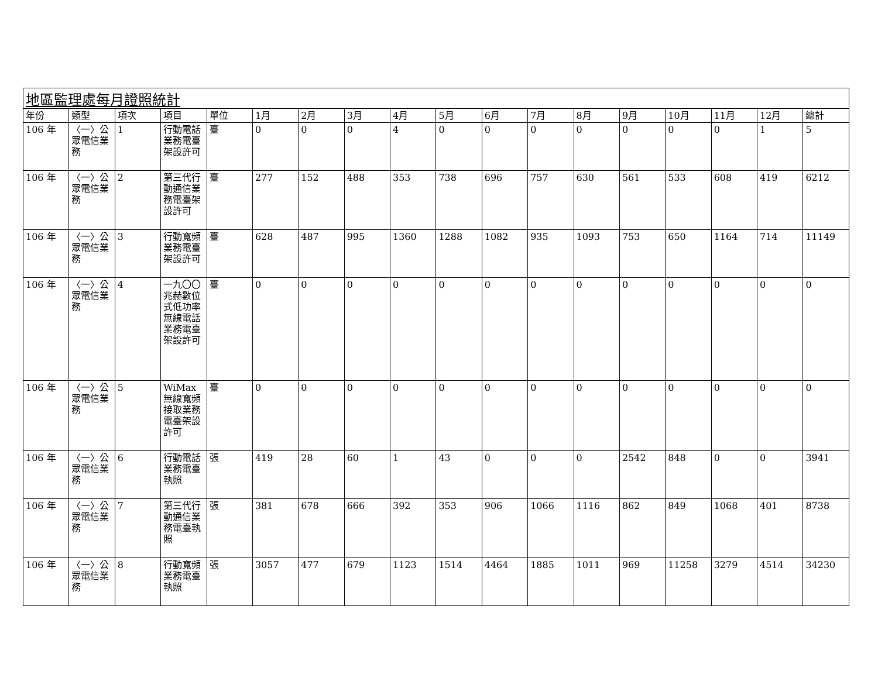| 地區監理處每月證照統計 | | | | | | | | | | | | | | | | | |
| 年份 | 類型 | 項次 | 項目 | 單位 | 1月 | 2月 | 3月 | 4月 | 5月 | 6月 | 7月 | 8月 | 9月 | 10月 | 11月 | 12月 | 總計 |
| 106 年 | 〈一〉公眾電信業務 | 1 | 行動電話業務電臺架設許可 | 臺 | 0 | 0 | 0 | 4 | 0 | 0 | 0 | 0 | 0 | 0 | 0 | 1 | 5 |
| 106 年 | 〈一〉公眾電信業務 | 2 | 第三代行動通信業務電臺架設許可 | 臺 | 277 | 152 | 488 | 353 | 738 | 696 | 757 | 630 | 561 | 533 | 608 | 419 | 6212 |
| 106 年 | 〈一〉公眾電信業務 | 3 | 行動寬頻業務電臺架設許可 | 臺 | 628 | 487 | 995 | 1360 | 1288 | 1082 | 935 | 1093 | 753 | 650 | 1164 | 714 | 11149 |
| 106 年 | 〈一〉公眾電信業務 | 4 | 一九〇〇兆赫數位式低功率無線電話業務電臺架設許可 | 臺 | 0 | 0 | 0 | 0 | 0 | 0 | 0 | 0 | 0 | 0 | 0 | 0 | 0 |
| 106 年 | 〈一〉公眾電信業務 | 5 | WiMax無線寬頻接取業務電臺架設許可 | 臺 | 0 | 0 | 0 | 0 | 0 | 0 | 0 | 0 | 0 | 0 | 0 | 0 | 0 |
| 106 年 | 〈一〉公眾電信業務 | 6 | 行動電話業務電臺執照 | 張 | 419 | 28 | 60 | 1 | 43 | 0 | 0 | 0 | 2542 | 848 | 0 | 0 | 3941 |
| 106 年 | 〈一〉公眾電信業務 | 7 | 第三代行動通信業務電臺執照 | 張 | 381 | 678 | 666 | 392 | 353 | 906 | 1066 | 1116 | 862 | 849 | 1068 | 401 | 8738 |
| 106 年 | 〈一〉公眾電信業務 | 8 | 行動寬頻業務電臺執照 | 張 | 3057 | 477 | 679 | 1123 | 1514 | 4464 | 1885 | 1011 | 969 | 11258 | 3279 | 4514 | 34230 |